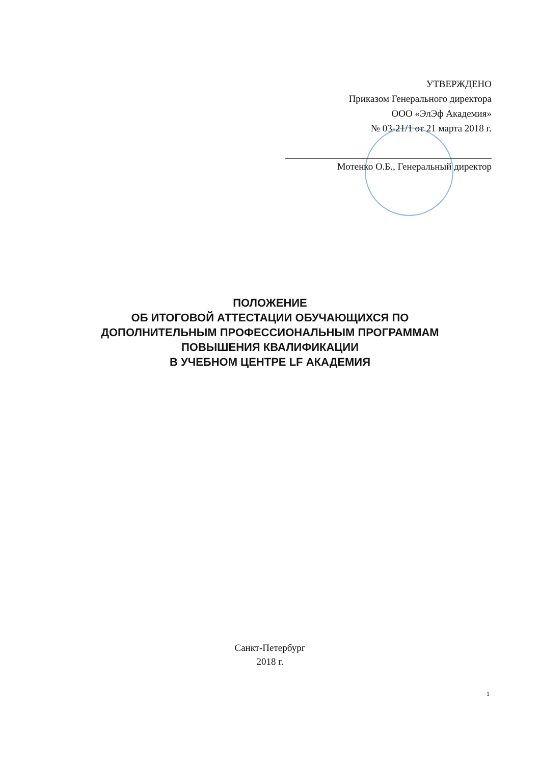УТВЕРЖДЕНО
Приказом Генерального директора
ООО «ЭлЭф Академия»
№ 03-21/1 от 21 марта 2018 г.
Мотенко О.Б., Генеральный директор
ПОЛОЖЕНИЕ
ОБ ИТОГОВОЙ АТТЕСТАЦИИ ОБУЧАЮЩИХСЯ ПО
ДОПОЛНИТЕЛЬНЫМ ПРОФЕССИОНАЛЬНЫМ ПРОГРАММАМ
ПОВЫШЕНИЯ КВАЛИФИКАЦИИ
В УЧЕБНОМ ЦЕНТРЕ LF АКАДЕМИЯ
Санкт-Петербург
2018 г.
1